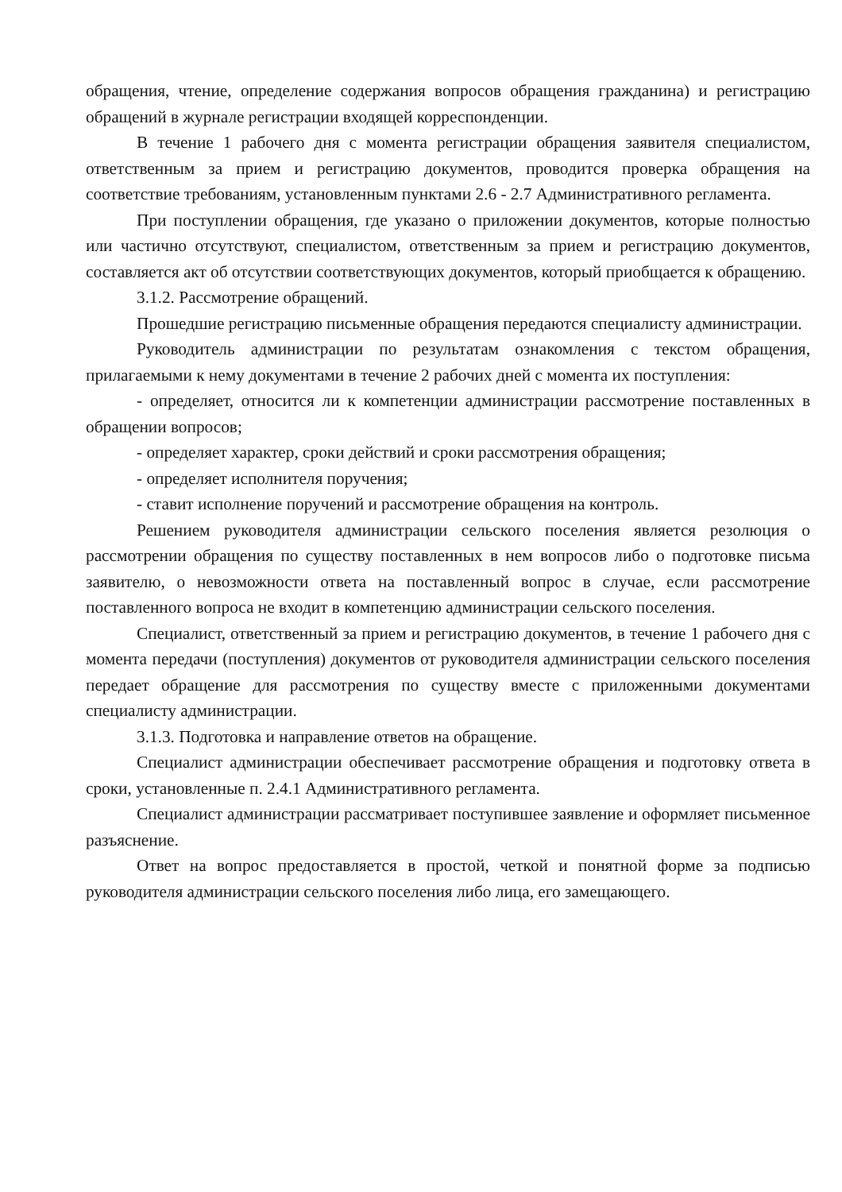обращения, чтение, определение содержания вопросов обращения гражданина) и регистрацию обращений в журнале регистрации входящей корреспонденции.
В течение 1 рабочего дня с момента регистрации обращения заявителя специалистом, ответственным за прием и регистрацию документов, проводится проверка обращения на соответствие требованиям, установленным пунктами 2.6 - 2.7 Административного регламента.
При поступлении обращения, где указано о приложении документов, которые полностью или частично отсутствуют, специалистом, ответственным за прием и регистрацию документов, составляется акт об отсутствии соответствующих документов, который приобщается к обращению.
3.1.2. Рассмотрение обращений.
Прошедшие регистрацию письменные обращения передаются специалисту администрации.
Руководитель администрации по результатам ознакомления с текстом обращения, прилагаемыми к нему документами в течение 2 рабочих дней с момента их поступления:
- определяет, относится ли к компетенции администрации рассмотрение поставленных в обращении вопросов;
- определяет характер, сроки действий и сроки рассмотрения обращения;
- определяет исполнителя поручения;
- ставит исполнение поручений и рассмотрение обращения на контроль.
Решением руководителя администрации сельского поселения является резолюция о рассмотрении обращения по существу поставленных в нем вопросов либо о подготовке письма заявителю, о невозможности ответа на поставленный вопрос в случае, если рассмотрение поставленного вопроса не входит в компетенцию администрации сельского поселения.
Специалист, ответственный за прием и регистрацию документов, в течение 1 рабочего дня с момента передачи (поступления) документов от руководителя администрации сельского поселения передает обращение для рассмотрения по существу вместе с приложенными документами специалисту администрации.
3.1.3. Подготовка и направление ответов на обращение.
Специалист администрации обеспечивает рассмотрение обращения и подготовку ответа в сроки, установленные п. 2.4.1 Административного регламента.
Специалист администрации рассматривает поступившее заявление и оформляет письменное разъяснение.
Ответ на вопрос предоставляется в простой, четкой и понятной форме за подписью руководителя администрации сельского поселения либо лица, его замещающего.